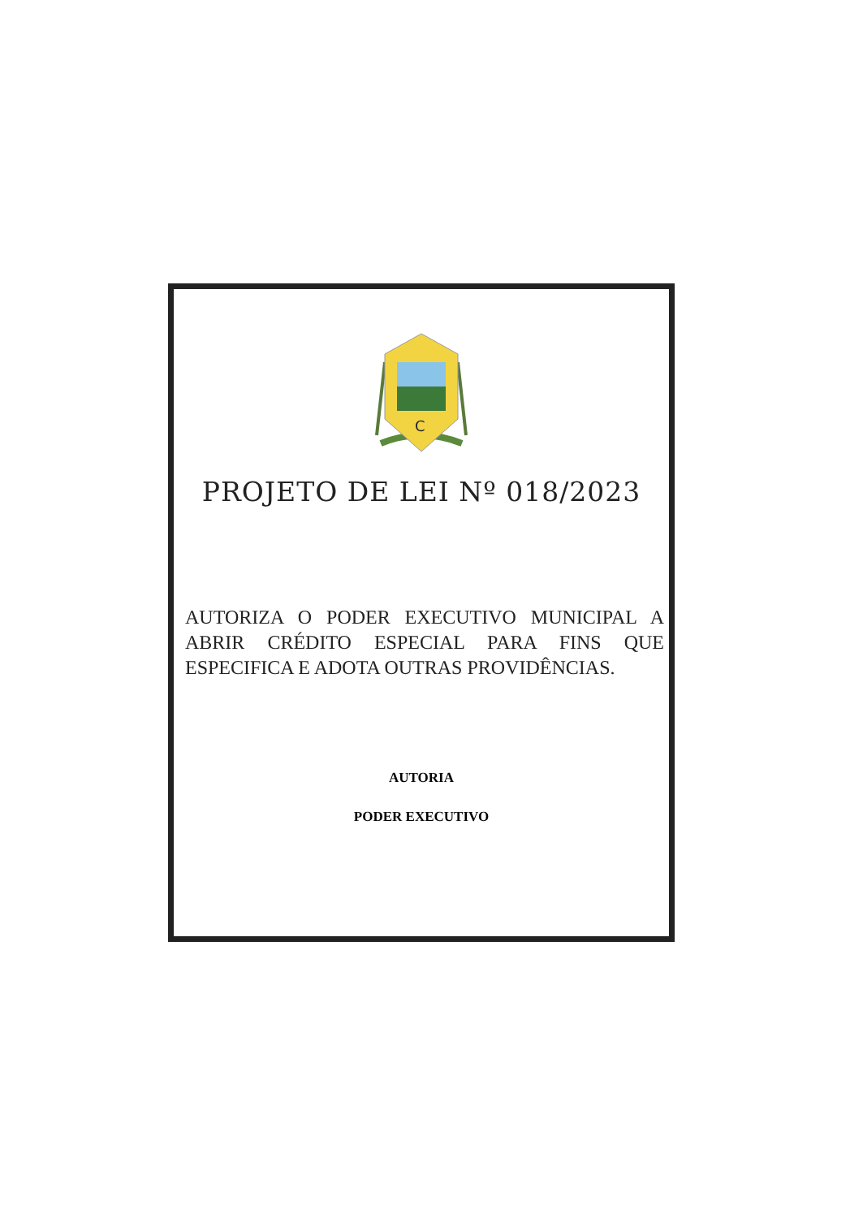C
PROJETO DE LEI Nº 018/2023
AUTORIZA O PODER EXECUTIVO MUNICIPAL A ABRIR CRÉDITO ESPECIAL PARA FINS QUE ESPECIFICA E ADOTA OUTRAS PROVIDÊNCIAS.
AUTORIA
PODER EXECUTIVO